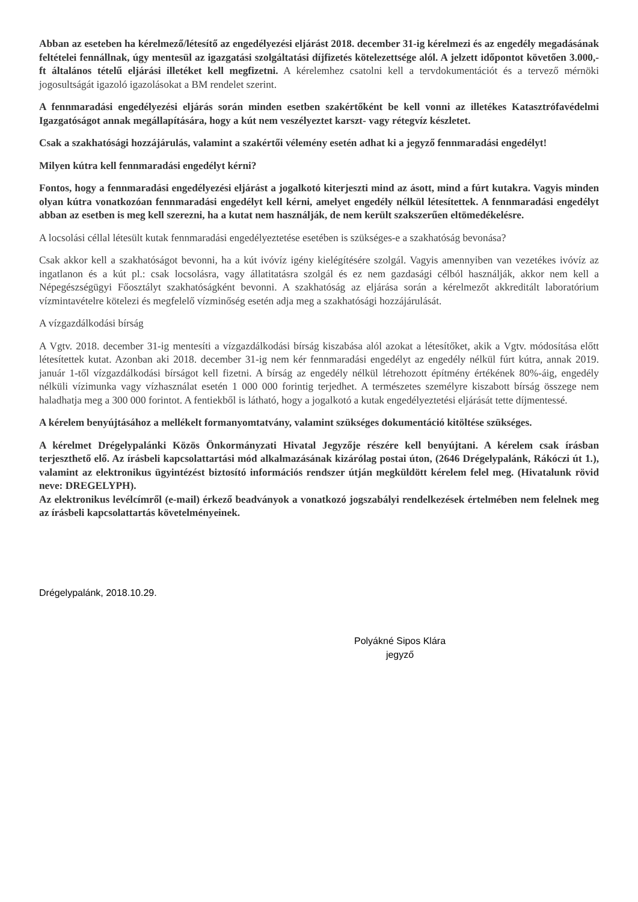Abban az eseteben ha kérelmező/létesítő az engedélyezési eljárást 2018. december 31-ig kérelmezi és az engedély megadásának feltételei fennállnak, úgy mentesül az igazgatási szolgáltatási díjfizetés kötelezettsége alól. A jelzett időpontot követően 3.000,-ft általános tételű eljárási illetéket kell megfizetni. A kérelemhez csatolni kell a tervdokumentációt és a tervező mérnöki jogosultságát igazoló igazolásokat a BM rendelet szerint.
A fennmaradási engedélyezési eljárás során minden esetben szakértőként be kell vonni az illetékes Katasztrófavédelmi Igazgatóságot annak megállapítására, hogy a kút nem veszélyeztet karszt- vagy rétegvíz készletet.
Csak a szakhatósági hozzájárulás, valamint a szakértői vélemény esetén adhat ki a jegyző fennmaradási engedélyt!
Milyen kútra kell fennmaradási engedélyt kérni?
Fontos, hogy a fennmaradási engedélyezési eljárást a jogalkotó kiterjeszti mind az ásott, mind a fúrt kutakra. Vagyis minden olyan kútra vonatkozóan fennmaradási engedélyt kell kérni, amelyet engedély nélkül létesítettek. A fennmaradási engedélyt abban az esetben is meg kell szerezni, ha a kutat nem használják, de nem került szakszerűen eltömedékelésre.
A locsolási céllal létesült kutak fennmaradási engedélyeztetése esetében is szükséges-e a szakhatóság bevonása?
Csak akkor kell a szakhatóságot bevonni, ha a kút ivóvíz igény kielégítésére szolgál. Vagyis amennyiben van vezetékes ivóvíz az ingatlanon és a kút pl.: csak locsolásra, vagy állatitatásra szolgál és ez nem gazdasági célból használják, akkor nem kell a Népegészségügyi Főosztályt szakhatóságként bevonni. A szakhatóság az eljárása során a kérelmezőt akkreditált laboratórium vízmintavételre kötelezi és megfelelő vízminőség esetén adja meg a szakhatósági hozzájárulását.
A vízgazdálkodási bírság
A Vgtv. 2018. december 31-ig mentesíti a vízgazdálkodási bírság kiszabása alól azokat a létesítőket, akik a Vgtv. módosítása előtt létesítettek kutat. Azonban aki 2018. december 31-ig nem kér fennmaradási engedélyt az engedély nélkül fúrt kútra, annak 2019. január 1-től vízgazdálkodási bírságot kell fizetni. A bírság az engedély nélkül létrehozott építmény értékének 80%-áig, engedély nélküli vízimunka vagy vízhasználat esetén 1 000 000 forintig terjedhet. A természetes személyre kiszabott bírság összege nem haladhatja meg a 300 000 forintot. A fentiekből is látható, hogy a jogalkotó a kutak engedélyeztetési eljárását tette díjmentessé.
A kérelem benyújtásához a mellékelt formanyomtatvány, valamint szükséges dokumentáció kitöltése szükséges.
A kérelmet Drégelypalánki Közös Önkormányzati Hivatal Jegyzője részére kell benyújtani. A kérelem csak írásban terjeszthető elő. Az írásbeli kapcsolattartási mód alkalmazásának kizárólag postai úton, (2646 Drégelypalánk, Rákóczi út 1.), valamint az elektronikus ügyintézést biztosító információs rendszer útján megküldött kérelem felel meg. (Hivatalunk rövid neve: DREGELYPH).
Az elektronikus levélcímről (e-mail) érkező beadványok a vonatkozó jogszabályi rendelkezések értelmében nem felelnek meg az írásbeli kapcsolattartás követelményeinek.
Drégelypalánk, 2018.10.29.
Polyákné Sipos Klára
jegyző